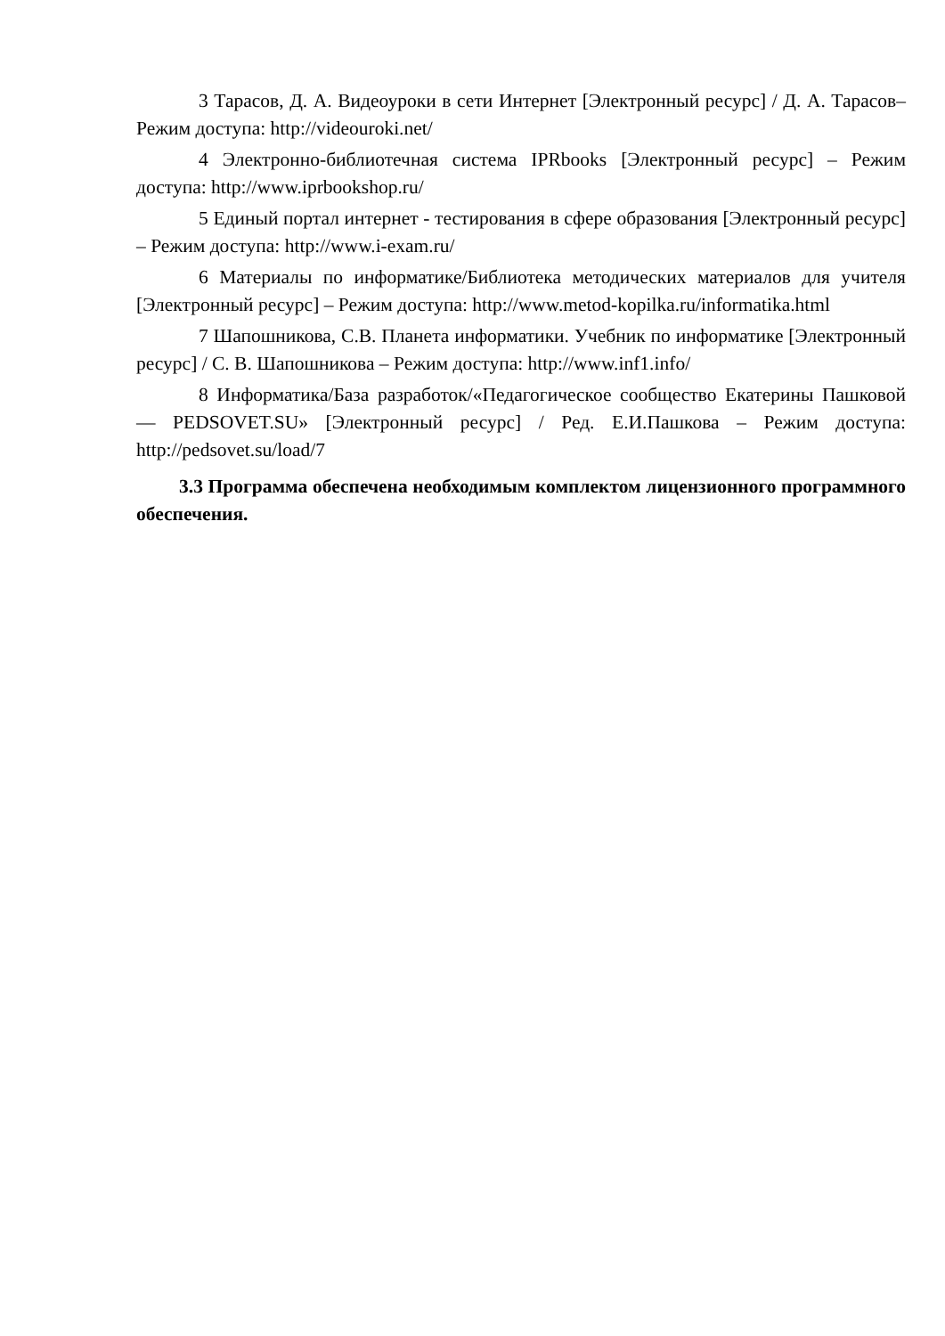3 Тарасов, Д. А. Видеоуроки в сети Интернет [Электронный ресурс] / Д. А. Тарасов– Режим доступа: http://videouroki.net/
4 Электронно-библиотечная система IPRbooks [Электронный ресурс] – Режим доступа: http://www.iprbookshop.ru/
5 Единый портал интернет - тестирования в сфере образования [Электронный ресурс] – Режим доступа: http://www.i-exam.ru/
6 Материалы по информатике/Библиотека методических материалов для учителя [Электронный ресурс] – Режим доступа: http://www.metod-kopilka.ru/informatika.html
7 Шапошникова, С.В. Планета информатики. Учебник по информатике [Электронный ресурс] / С. В. Шапошникова – Режим доступа: http://www.inf1.info/
8 Информатика/База разработок/«Педагогическое сообщество Екатерины Пашковой — PEDSOVET.SU» [Электронный ресурс] / Ред. Е.И.Пашкова – Режим доступа: http://pedsovet.su/load/7
3.3 Программа обеспечена необходимым комплектом лицензионного программного обеспечения.